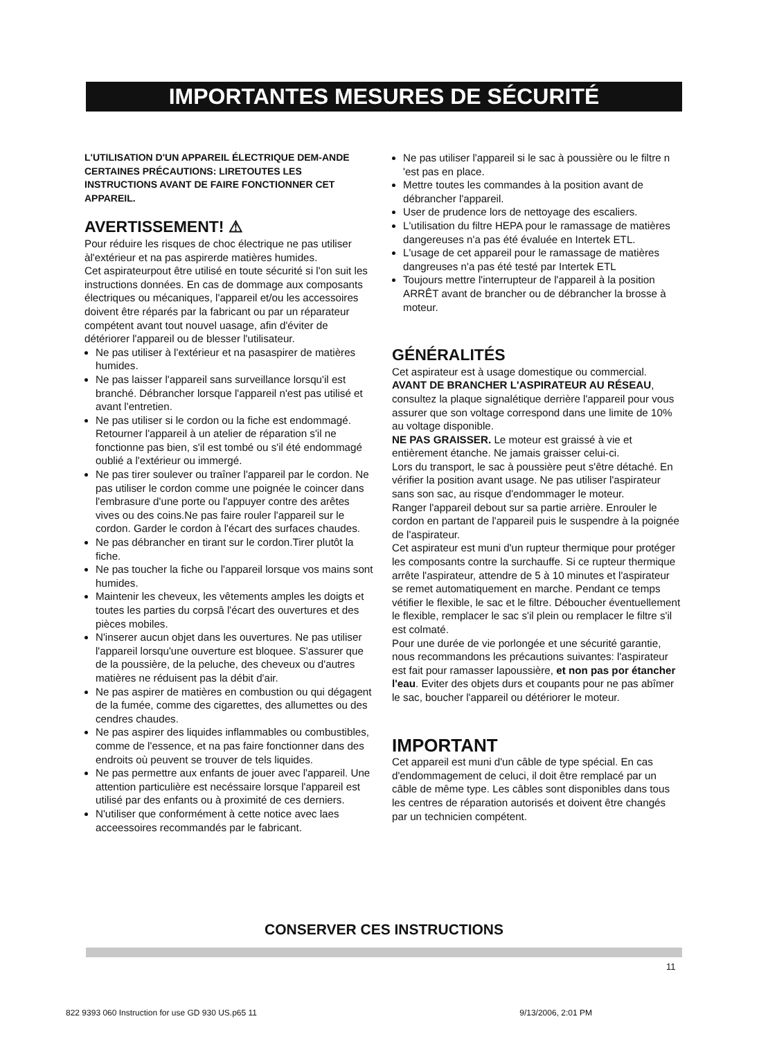IMPORTANTES MESURES DE SÉCURITÉ
L'UTILISATION D'UN APPAREIL ÉLECTRIQUE DEM-ANDE CERTAINES PRÉCAUTIONS: LIRETOUTES LES INSTRUCTIONS AVANT DE FAIRE FONCTIONNER CET APPAREIL.
AVERTISSEMENT! ⚠
Pour réduire les risques de choc électrique ne pas utiliser àl'extérieur et na pas aspirerde matières humides.
Cet aspirateurpout être utilisé en toute sécurité si l'on suit les instructions données. En cas de dommage aux composants électriques ou mécaniques, l'appareil et/ou les accessoires doivent être réparés par la fabricant ou par un réparateur compétent avant tout nouvel uasage, afin d'éviter de détériorer l'appareil ou de blesser l'utilisateur.
Ne pas utiliser à l'extérieur et na pasaspirer de matières humides.
Ne pas laisser l'appareil sans surveillance lorsqu'il est branché. Débrancher lorsque l'appareil n'est pas utilisé et avant l'entretien.
Ne pas utiliser si le cordon ou la fiche est endommagé. Retourner l'appareil à un atelier de réparation s'il ne fonctionne pas bien, s'il est tombé ou s'il été endommagé oublié a l'extérieur ou immergé.
Ne pas tirer soulever ou traîner l'appareil par le cordon. Ne pas utiliser le cordon comme une poignée le coincer dans l'embrasure d'une porte ou l'appuyer contre des arêtes vives ou des coins.Ne pas faire rouler l'appareil sur le cordon. Garder le cordon à l'écart des surfaces chaudes.
Ne pas débrancher en tirant sur le cordon.Tirer plutôt la fiche.
Ne pas toucher la fiche ou l'appareil lorsque vos mains sont humides.
Maintenir les cheveux, les vêtements amples les doigts et toutes les parties du corpsâ l'écart des ouvertures et des pièces mobiles.
N'inserer aucun objet dans les ouvertures. Ne pas utiliser l'appareil lorsqu'une ouverture est bloquee. S'assurer que de la poussière, de la peluche, des cheveux ou d'autres matières ne réduisent pas la débit d'air.
Ne pas aspirer de matières en combustion ou qui dégagent de la fumée, comme des cigarettes, des allumettes ou des cendres chaudes.
Ne pas aspirer des liquides inflammables ou combustibles, comme de l'essence, et na pas faire fonctionner dans des endroits où peuvent se trouver de tels liquides.
Ne pas permettre aux enfants de jouer avec l'appareil. Une attention particulière est necéssaire lorsque l'appareil est utilisé par des enfants ou à proximité de ces derniers.
N'utiliser que conformément à cette notice avec laes acceessoires recommandés par le fabricant.
Ne pas utiliser l'appareil si le sac à poussière ou le filtre n 'est pas en place.
Mettre toutes les commandes à la position avant de débrancher l'appareil.
User de prudence lors de nettoyage des escaliers.
L'utilisation du filtre HEPA pour le ramassage de matières dangereuses n'a pas été évaluée en Intertek ETL.
L'usage de cet appareil pour le ramassage de matières dangreuses n'a pas été testé par Intertek ETL
Toujours mettre l'interrupteur de l'appareil à la position ARRÊT avant de brancher ou de débrancher la brosse à moteur.
GÉNÉRALITÉS
Cet aspirateur est à usage domestique ou commercial.
AVANT DE BRANCHER L'ASPIRATEUR AU RÉSEAU, consultez la plaque signalétique derrière l'appareil pour vous assurer que son voltage correspond dans une limite de 10% au voltage disponible.
NE PAS GRAISSER. Le moteur est graissé à vie et entièrement étanche. Ne jamais graisser celui-ci.
Lors du transport, le sac à poussière peut s'être détaché. En vérifier la position avant usage. Ne pas utiliser l'aspirateur sans son sac, au risque d'endommager le moteur.
Ranger l'appareil debout sur sa partie arrière. Enrouler le cordon en partant de l'appareil puis le suspendre à la poignée de l'aspirateur.
Cet aspirateur est muni d'un rupteur thermique pour protéger les composants contre la surchauffe. Si ce rupteur thermique arrête l'aspirateur, attendre de 5 à 10 minutes et l'aspirateur se remet automatiquement en marche. Pendant ce temps vétifier le flexible, le sac et le filtre. Déboucher éventuellement le flexible, remplacer le sac s'il plein ou remplacer le filtre s'il est colmaté.
Pour une durée de vie porlongée et une sécurité garantie, nous recommandons les précautions suivantes: l'aspirateur est fait pour ramasser lapoussière, et non pas por étancher l'eau. Eviter des objets durs et coupants pour ne pas abîmer le sac, boucher l'appareil ou détériorer le moteur.
IMPORTANT
Cet appareil est muni d'un câble de type spécial. En cas d'endommagement de celuci, il doit être remplacé par un câble de même type. Les câbles sont disponibles dans tous les centres de réparation autorisés et doivent être changés par un technicien compétent.
CONSERVER CES INSTRUCTIONS
11
822 9393 060 Instruction for use GD 930 US.p65 11 9/13/2006, 2:01 PM